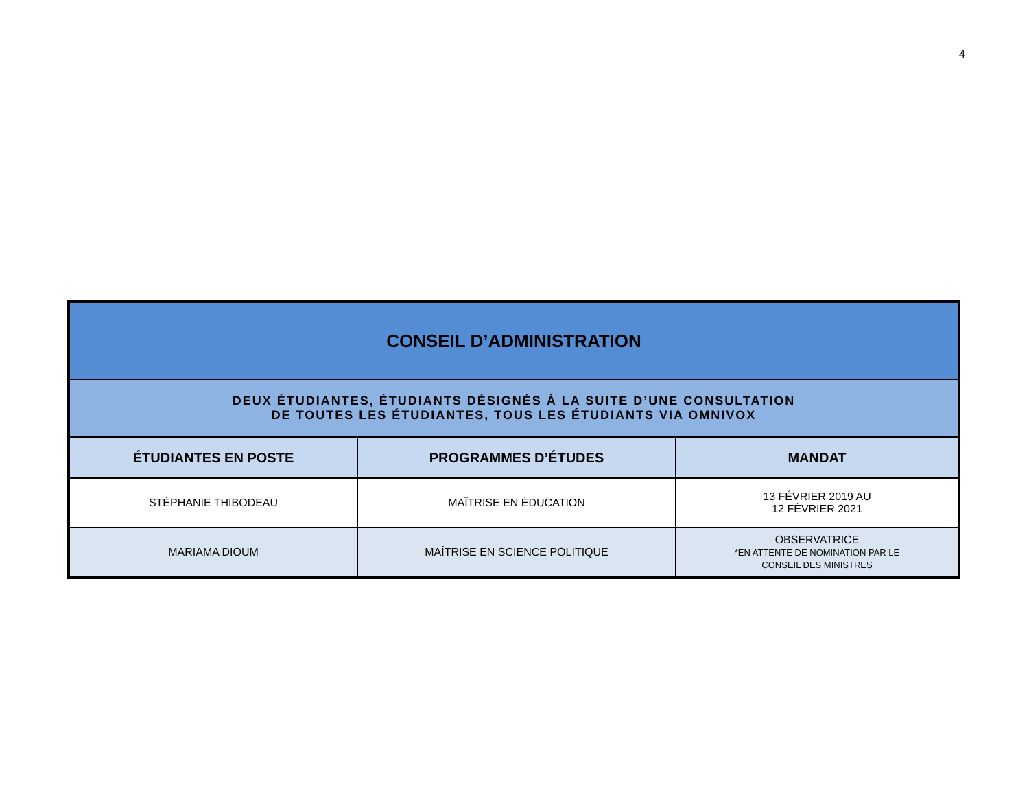4
| CONSEIL D’ADMINISTRATION | | |
| DEUX ÉTUDIANTES, ÉTUDIANTS DÉSIGNÉS À LA SUITE D’UNE CONSULTATION DE TOUTES LES ÉTUDIANTES, TOUS LES ÉTUDIANTS VIA OMNIVOX | | |
| ÉTUDIANTES EN POSTE | PROGRAMMES D’ÉTUDES | MANDAT |
| STÉPHANIE THIBODEAU | MAÎTRISE EN ÉDUCATION | 13 FÉVRIER 2019 AU 12 FÉVRIER 2021 |
| MARIAMA DIOUM | MAÎTRISE EN SCIENCE POLITIQUE | OBSERVATRICE *EN ATTENTE DE NOMINATION PAR LE CONSEIL DES MINISTRES |